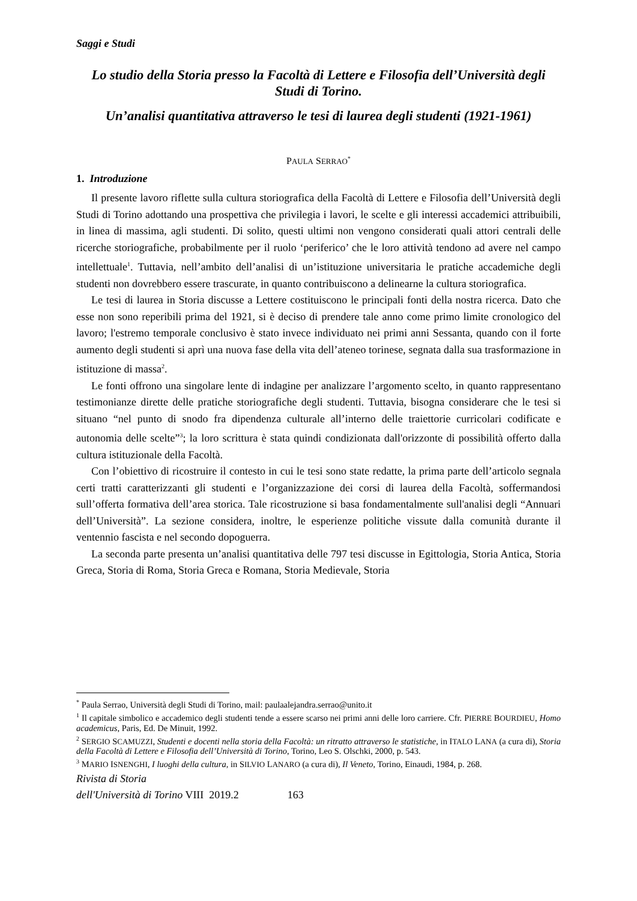Saggi e Studi
Lo studio della Storia presso la Facoltà di Lettere e Filosofia dell’Università degli Studi di Torino.
Un’analisi quantitativa attraverso le tesi di laurea degli studenti (1921-1961)
PAULA SERRAO<sup>*</sup>
1. Introduzione
Il presente lavoro riflette sulla cultura storiografica della Facoltà di Lettere e Filosofia dell’Università degli Studi di Torino adottando una prospettiva che privilegia i lavori, le scelte e gli interessi accademici attribuibili, in linea di massima, agli studenti. Di solito, questi ultimi non vengono considerati quali attori centrali delle ricerche storiografiche, probabilmente per il ruolo ‘periferico’ che le loro attività tendono ad avere nel campo intellettuale<sup>1</sup>. Tuttavia, nell’ambito dell’analisi di un’istituzione universitaria le pratiche accademiche degli studenti non dovrebbero essere trascurate, in quanto contribuiscono a delinearne la cultura storiografica.
Le tesi di laurea in Storia discusse a Lettere costituiscono le principali fonti della nostra ricerca. Dato che esse non sono reperibili prima del 1921, si è deciso di prendere tale anno come primo limite cronologico del lavoro; l'estremo temporale conclusivo è stato invece individuato nei primi anni Sessanta, quando con il forte aumento degli studenti si aprì una nuova fase della vita dell’ateneo torinese, segnata dalla sua trasformazione in istituzione di massa<sup>2</sup>.
Le fonti offrono una singolare lente di indagine per analizzare l’argomento scelto, in quanto rappresentano testimonianze dirette delle pratiche storiografiche degli studenti. Tuttavia, bisogna considerare che le tesi si situano “nel punto di snodo fra dipendenza culturale all’interno delle traiettorie curricolari codificate e autonomia delle scelte”<sup>3</sup>; la loro scrittura è stata quindi condizionata dall'orizzonte di possibilità offerto dalla cultura istituzionale della Facoltà.
Con l’obiettivo di ricostruire il contesto in cui le tesi sono state redatte, la prima parte dell’articolo segnala certi tratti caratterizzanti gli studenti e l’organizzazione dei corsi di laurea della Facoltà, soffermandosi sull’offerta formativa dell’area storica. Tale ricostruzione si basa fondamentalmente sull'analisi degli “Annuari dell’Università”. La sezione considera, inoltre, le esperienze politiche vissute dalla comunità durante il ventennio fascista e nel secondo dopoguerra.
La seconda parte presenta un’analisi quantitativa delle 797 tesi discusse in Egittologia, Storia Antica, Storia Greca, Storia di Roma, Storia Greca e Romana, Storia Medievale, Storia
<sup>*</sup> Paula Serrao, Università degli Studi di Torino, mail: paulaalejandra.serrao@unito.it
<sup>1</sup> Il capitale simbolico e accademico degli studenti tende a essere scarso nei primi anni delle loro carriere. Cfr. PIERRE BOURDIEU, Homo academicus, Paris, Ed. De Minuit, 1992.
<sup>2</sup> SERGIO SCAMUZZI, Studenti e docenti nella storia della Facoltà: un ritratto attraverso le statistiche, in ITALO LANA (a cura di), Storia della Facoltà di Lettere e Filosofia dell’Università di Torino, Torino, Leo S. Olschki, 2000, p. 543.
<sup>3</sup> MARIO ISNENGHI, I luoghi della cultura, in SILVIO LANARO (a cura di), Il Veneto, Torino, Einaudi, 1984, p. 268.
Rivista di Storia
dell'Università di Torino VIII 2019.2 163